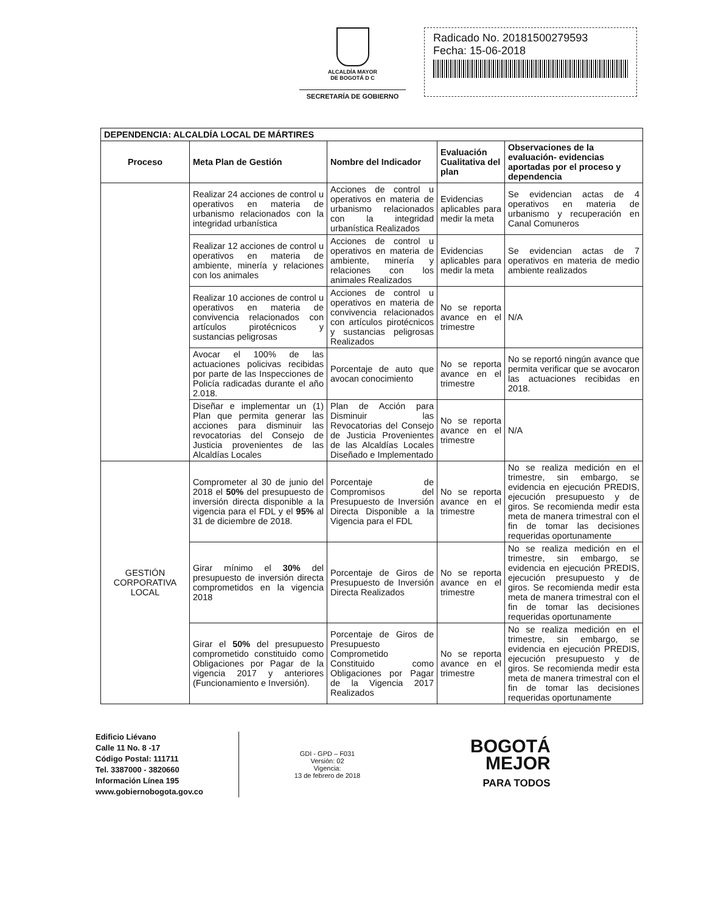ALCALDÍA MAYOR
DE BOGOTÁ D C
SECRETARÍA DE GOBIERNO
Radicado No. 20181500279593
Fecha: 15-06-2018
| DEPENDENCIA: ALCALDÍA LOCAL DE MÁRTIRES | | | | |
| --- | --- | --- | --- | --- |
| Proceso | Meta Plan de Gestión | Nombre del Indicador | Evaluación Cualitativa del plan | Observaciones de la evaluación- evidencias aportadas por el proceso y dependencia |
| | Realizar 24 acciones de control u operativos en materia de urbanismo relacionados con la integridad urbanística | Acciones de control u operativos en materia de urbanismo relacionados con la integridad urbanística Realizados | Evidencias aplicables para medir la meta | Se evidencian actas de 4 operativos en materia de urbanismo y recuperación en Canal Comuneros |
| | Realizar 12 acciones de control u operativos en materia de ambiente, minería y relaciones con los animales | Acciones de control u operativos en materia de ambiente, minería y relaciones con los animales Realizados | Evidencias aplicables para medir la meta | Se evidencian actas de 7 operativos en materia de medio ambiente realizados |
| | Realizar 10 acciones de control u operativos en materia de convivencia relacionados con artículos pirotécnicos y sustancias peligrosas | Acciones de control u operativos en materia de convivencia relacionados con artículos pirotécnicos y sustancias peligrosas Realizados | No se reporta avance en el trimestre | N/A |
| | Avocar el 100% de las actuaciones policivas recibidas por parte de las Inspecciones de Policía radicadas durante el año 2.018. | Porcentaje de auto que avocan conocimiento | No se reporta avance en el trimestre | No se reportó ningún avance que permita verificar que se avocaron las actuaciones recibidas en 2018. |
| | Diseñar e implementar un (1) Plan que permita generar las acciones para disminuir las revocatorias del Consejo de Justicia provenientes de las Alcaldías Locales | Plan de Acción para Disminuir las Revocatorias del Consejo de Justicia Provenientes de las Alcaldías Locales Diseñado e Implementado | No se reporta avance en el trimestre | N/A |
| GESTIÓN CORPORATIVA LOCAL | Comprometer al 30 de junio del 2018 el 50% del presupuesto de inversión directa disponible a la vigencia para el FDL y el 95% al 31 de diciembre de 2018. | Porcentaje de Compromisos del Presupuesto de Inversión Directa Disponible a la Vigencia para el FDL | No se reporta avance en el trimestre | No se realiza medición en el trimestre, sin embargo, se evidencia en ejecución PREDIS, ejecución presupuesto y de giros. Se recomienda medir esta meta de manera trimestral con el fin de tomar las decisiones requeridas oportunamente |
| | Girar mínimo el 30% del presupuesto de inversión directa comprometidos en la vigencia 2018 | Porcentaje de Giros de Presupuesto de Inversión Directa Realizados | No se reporta avance en el trimestre | No se realiza medición en el trimestre, sin embargo, se evidencia en ejecución PREDIS, ejecución presupuesto y de giros. Se recomienda medir esta meta de manera trimestral con el fin de tomar las decisiones requeridas oportunamente |
| | Girar el 50% del presupuesto comprometido constituido como Obligaciones por Pagar de la vigencia 2017 y anteriores (Funcionamiento e Inversión). | Porcentaje de Giros de Presupuesto Comprometido Constituido como Obligaciones por Pagar de la Vigencia 2017 Realizados | No se reporta avance en el trimestre | No se realiza medición en el trimestre, sin embargo, se evidencia en ejecución PREDIS, ejecución presupuesto y de giros. Se recomienda medir esta meta de manera trimestral con el fin de tomar las decisiones requeridas oportunamente |
Edificio Liévano
Calle 11 No. 8 -17
Código Postal: 111711
Tel. 3387000 - 3820660
Información Línea 195
www.gobiernobogota.gov.co
GDI - GPD – F031
Versión: 02
Vigencia:
13 de febrero de 2018
BOGOTÁ
MEJOR
PARA TODOS